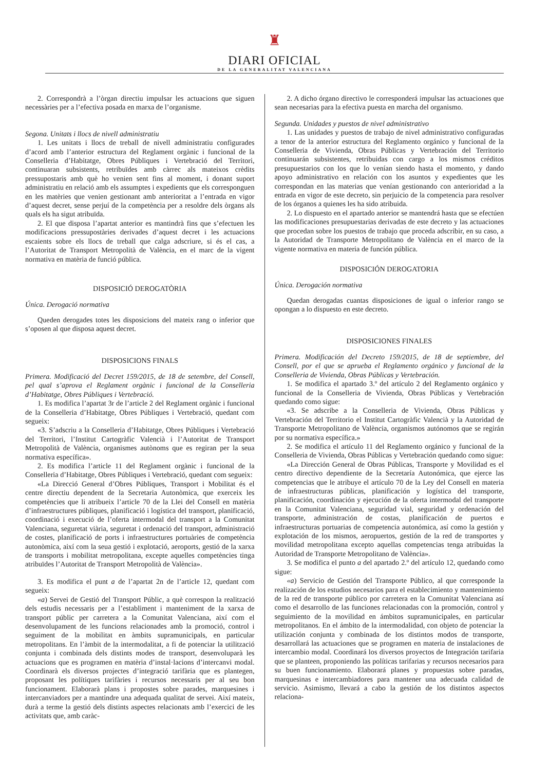♜
DIARI OFICIAL
DE LA GENERALITAT VALENCIANA
2. Correspondrà a l’òrgan directiu impulsar les actuacions que siguen necessàries per a l’efectiva posada en marxa de l’organisme.
Segona. Unitats i llocs de nivell administratiu
1. Les unitats i llocs de treball de nivell administratiu configurades d’acord amb l’anterior estructura del Reglament orgànic i funcional de la Conselleria d’Habitatge, Obres Públiques i Vertebració del Territori, continuaran subsistents, retribuïdes amb càrrec als mateixos crèdits pressupostaris amb què ho venien sent fins al moment, i donant suport administratiu en relació amb els assumptes i expedients que els corresponguen en les matèries que venien gestionant amb anterioritat a l’entrada en vigor d’aquest decret, sense perjuí de la competència per a resoldre dels òrgans als quals els ha sigut atribuïda.
2. El que disposa l’apartat anterior es mantindrà fins que s’efectuen les modificacions pressupostàries derivades d’aquest decret i les actuacions escaients sobre els llocs de treball que calga adscriure, si és el cas, a l’Autoritat de Transport Metropolità de València, en el marc de la vigent normativa en matèria de funció pública.
DISPOSICIÓ DEROGATÒRIA
Única. Derogació normativa
Queden derogades totes les disposicions del mateix rang o inferior que s’oposen al que disposa aquest decret.
DISPOSICIONS FINALS
Primera. Modificació del Decret 159/2015, de 18 de setembre, del Consell, pel qual s’aprova el Reglament orgànic i funcional de la Conselleria d’Habitatge, Obres Públiques i Vertebració.
1. Es modifica l’apartat 3r de l’article 2 del Reglament orgànic i funcional de la Conselleria d’Habitatge, Obres Públiques i Vertebració, quedant com segueix:
«3. S’adscriu a la Conselleria d’Habitatge, Obres Públiques i Vertebració del Territori, l’Institut Cartogràfic Valencià i l’Autoritat de Transport Metropolità de València, organismes autònoms que es regiran per la seua normativa específica».
2. Es modifica l’article 11 del Reglament orgànic i funcional de la Conselleria d’Habitatge, Obres Públiques i Vertebració, quedant com segueix:
«La Direcció General d’Obres Públiques, Transport i Mobilitat és el centre directiu dependent de la Secretaria Autonòmica, que exerceix les competències que li atribueix l’article 70 de la Llei del Consell en matèria d’infraestructures públiques, planificació i logística del transport, planificació, coordinació i execució de l’oferta intermodal del transport a la Comunitat Valenciana, seguretat viària, seguretat i ordenació del transport, administració de costes, planificació de ports i infraestructures portuàries de competència autonòmica, així com la seua gestió i explotació, aeroports, gestió de la xarxa de transports i mobilitat metropolitana, excepte aquelles competències tinga atribuïdes l’Autoritat de Transport Metropolità de València».
3. Es modifica el punt a de l’apartat 2n de l’article 12, quedant com segueix:
«a) Servei de Gestió del Transport Públic, a què correspon la realització dels estudis necessaris per a l’establiment i manteniment de la xarxa de transport públic per carretera a la Comunitat Valenciana, així com el desenvolupament de les funcions relacionades amb la promoció, control i seguiment de la mobilitat en àmbits supramunicipals, en particular metropolitans. En l’àmbit de la intermodalitat, a fi de potenciar la utilització conjunta i combinada dels distints modes de transport, desenvoluparà les actuacions que es programen en matèria d’instal·lacions d’intercanvi modal. Coordinarà els diversos projectes d’integració tarifària que es plantegen, proposant les polítiques tarifàries i recursos necessaris per al seu bon funcionament. Elaborarà plans i propostes sobre parades, marquesines i intercanviadors per a mantindre una adequada qualitat de servei. Així mateix, durà a terme la gestió dels distints aspectes relacionats amb l’exercici de les activitats que, amb caràc-
2. A dicho órgano directivo le corresponderá impulsar las actuaciones que sean necesarias para la efectiva puesta en marcha del organismo.
Segunda. Unidades y puestos de nivel administrativo
1. Las unidades y puestos de trabajo de nivel administrativo configuradas a tenor de la anterior estructura del Reglamento orgánico y funcional de la Conselleria de Vivienda, Obras Públicas y Vertebración del Territorio continuarán subsistentes, retribuidas con cargo a los mismos créditos presupuestarios con los que lo venían siendo hasta el momento, y dando apoyo administrativo en relación con los asuntos y expedientes que les correspondan en las materias que venían gestionando con anterioridad a la entrada en vigor de este decreto, sin perjuicio de la competencia para resolver de los órganos a quienes les ha sido atribuida.
2. Lo dispuesto en el apartado anterior se mantendrá hasta que se efectúen las modificaciones presupuestarias derivadas de este decreto y las actuaciones que procedan sobre los puestos de trabajo que proceda adscribir, en su caso, a la Autoridad de Transporte Metropolitano de València en el marco de la vigente normativa en materia de función pública.
DISPOSICIÓN DEROGATORIA
Única. Derogación normativa
Quedan derogadas cuantas disposiciones de igual o inferior rango se opongan a lo dispuesto en este decreto.
DISPOSICIONES FINALES
Primera. Modificación del Decreto 159/2015, de 18 de septiembre, del Consell, por el que se aprueba el Reglamento orgánico y funcional de la Conselleria de Vivienda, Obras Públicas y Vertebración.
1. Se modifica el apartado 3.º del artículo 2 del Reglamento orgánico y funcional de la Conselleria de Vivienda, Obras Públicas y Vertebración quedando como sigue:
«3. Se adscribe a la Conselleria de Vivienda, Obras Públicas y Vertebración del Territorio el Institut Cartogràfic Valencià y la Autoridad de Transporte Metropolitano de València, organismos autónomos que se regirán por su normativa específica.»
2. Se modifica el artículo 11 del Reglamento orgánico y funcional de la Conselleria de Vivienda, Obras Públicas y Vertebración quedando como sigue:
«La Dirección General de Obras Públicas, Transporte y Movilidad es el centro directivo dependiente de la Secretaría Autonómica, que ejerce las competencias que le atribuye el artículo 70 de la Ley del Consell en materia de infraestructuras públicas, planificación y logística del transporte, planificación, coordinación y ejecución de la oferta intermodal del transporte en la Comunitat Valenciana, seguridad vial, seguridad y ordenación del transporte, administración de costas, planificación de puertos e infraestructuras portuarias de competencia autonómica, así como la gestión y explotación de los mismos, aeropuertos, gestión de la red de transportes y movilidad metropolitana excepto aquellas competencias tenga atribuidas la Autoridad de Transporte Metropolitano de València».
3. Se modifica el punto a del apartado 2.º del artículo 12, quedando como sigue:
«a) Servicio de Gestión del Transporte Público, al que corresponde la realización de los estudios necesarios para el establecimiento y mantenimiento de la red de transporte público por carretera en la Comunitat Valenciana así como el desarrollo de las funciones relacionadas con la promoción, control y seguimiento de la movilidad en ámbitos supramunicipales, en particular metropolitanos. En el ámbito de la intermodalidad, con objeto de potenciar la utilización conjunta y combinada de los distintos modos de transporte, desarrollará las actuaciones que se programen en materia de instalaciones de intercambio modal. Coordinará los diversos proyectos de Integración tarifaria que se planteen, proponiendo las políticas tarifarias y recursos necesarios para su buen funcionamiento. Elaborará planes y propuestas sobre paradas, marquesinas e intercambiadores para mantener una adecuada calidad de servicio. Asimismo, llevará a cabo la gestión de los distintos aspectos relaciona-